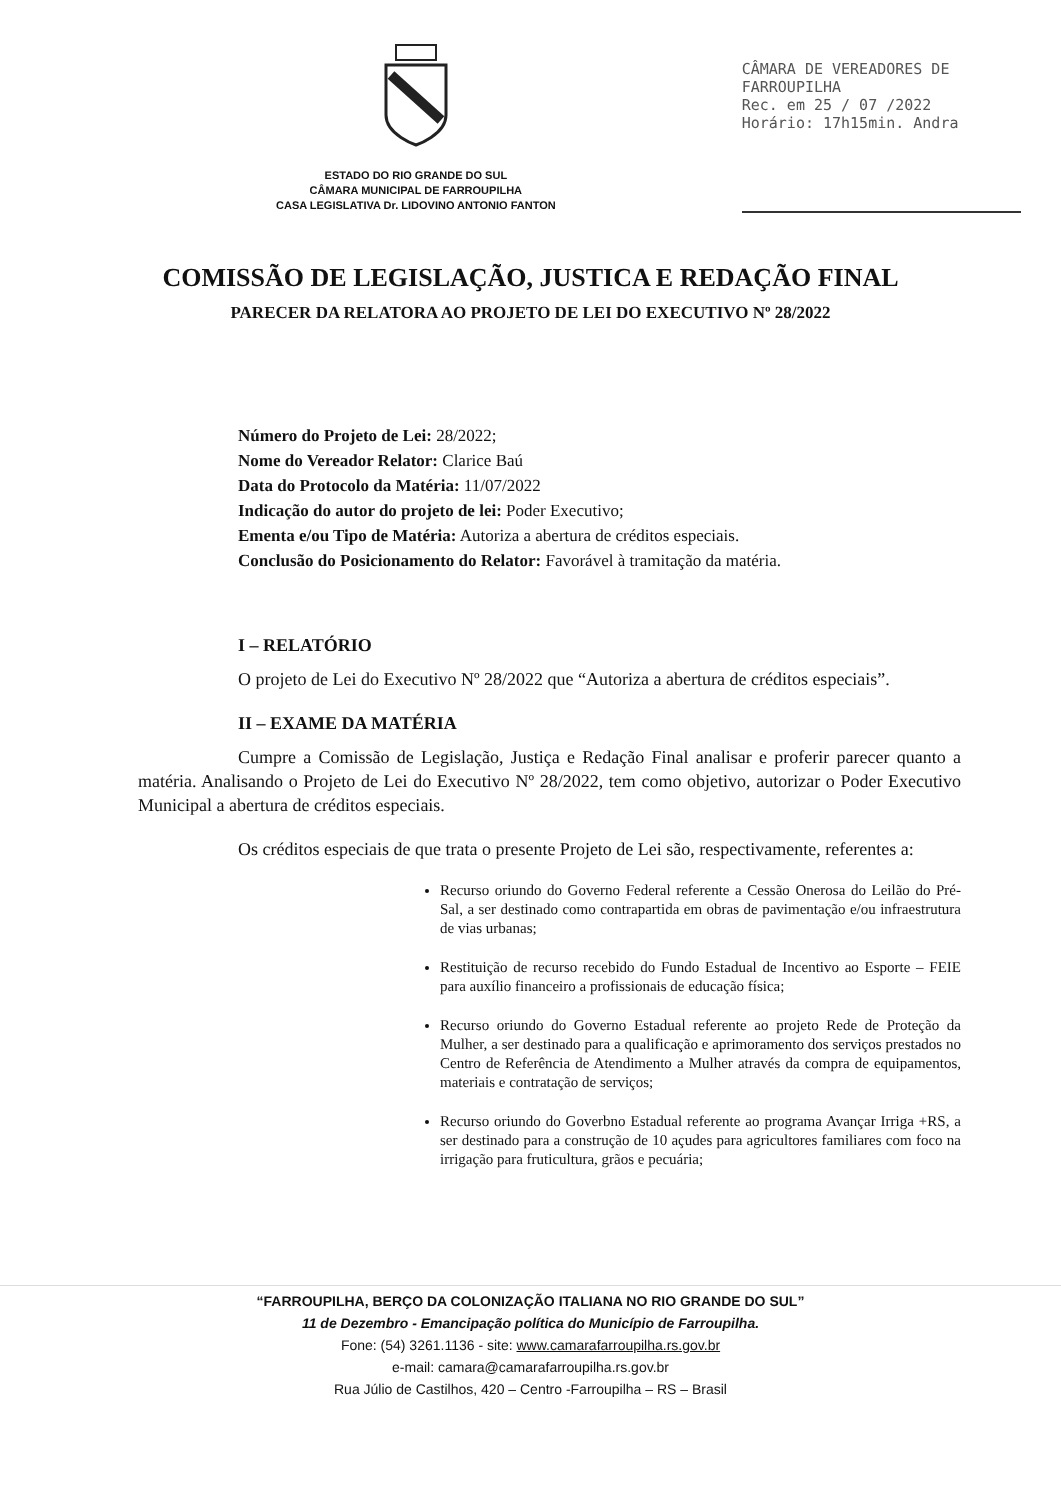ESTADO DO RIO GRANDE DO SUL
CÂMARA MUNICIPAL DE FARROUPILHA
CASA LEGISLATIVA Dr. LIDOVINO ANTONIO FANTON
CÂMARA DE VEREADORES DE
FARROUPILHA
Rec. em 25 / 07 /2022
Horário: 17h15min. Andra
COMISSÃO DE LEGISLAÇÃO, JUSTICA E REDAÇÃO FINAL
PARECER DA RELATORA AO PROJETO DE LEI DO EXECUTIVO Nº 28/2022
Número do Projeto de Lei: 28/2022;
Nome do Vereador Relator: Clarice Baú
Data do Protocolo da Matéria: 11/07/2022
Indicação do autor do projeto de lei: Poder Executivo;
Ementa e/ou Tipo de Matéria: Autoriza a abertura de créditos especiais.
Conclusão do Posicionamento do Relator: Favorável à tramitação da matéria.
I – RELATÓRIO
O projeto de Lei do Executivo Nº 28/2022 que “Autoriza a abertura de créditos especiais”.
II – EXAME DA MATÉRIA
Cumpre a Comissão de Legislação, Justiça e Redação Final analisar e proferir parecer quanto a matéria. Analisando o Projeto de Lei do Executivo Nº 28/2022, tem como objetivo, autorizar o Poder Executivo Municipal a abertura de créditos especiais.
Os créditos especiais de que trata o presente Projeto de Lei são, respectivamente, referentes a:
Recurso oriundo do Governo Federal referente a Cessão Onerosa do Leilão do Pré-Sal, a ser destinado como contrapartida em obras de pavimentação e/ou infraestrutura de vias urbanas;
Restituição de recurso recebido do Fundo Estadual de Incentivo ao Esporte – FEIE para auxílio financeiro a profissionais de educação física;
Recurso oriundo do Governo Estadual referente ao projeto Rede de Proteção da Mulher, a ser destinado para a qualificação e aprimoramento dos serviços prestados no Centro de Referência de Atendimento a Mulher através da compra de equipamentos, materiais e contratação de serviços;
Recurso oriundo do Goverbno Estadual referente ao programa Avançar Irriga +RS, a ser destinado para a construção de 10 açudes para agricultores familiares com foco na irrigação para fruticultura, grãos e pecuária;
“FARROUPILHA, BERÇO DA COLONIZAÇÃO ITALIANA NO RIO GRANDE DO SUL”
11 de Dezembro - Emancipação política do Município de Farroupilha.
Fone: (54) 3261.1136 - site: www.camarafarroupilha.rs.gov.br
e-mail: camara@camarafarroupilha.rs.gov.br
Rua Júlio de Castilhos, 420 – Centro -Farroupilha – RS – Brasil